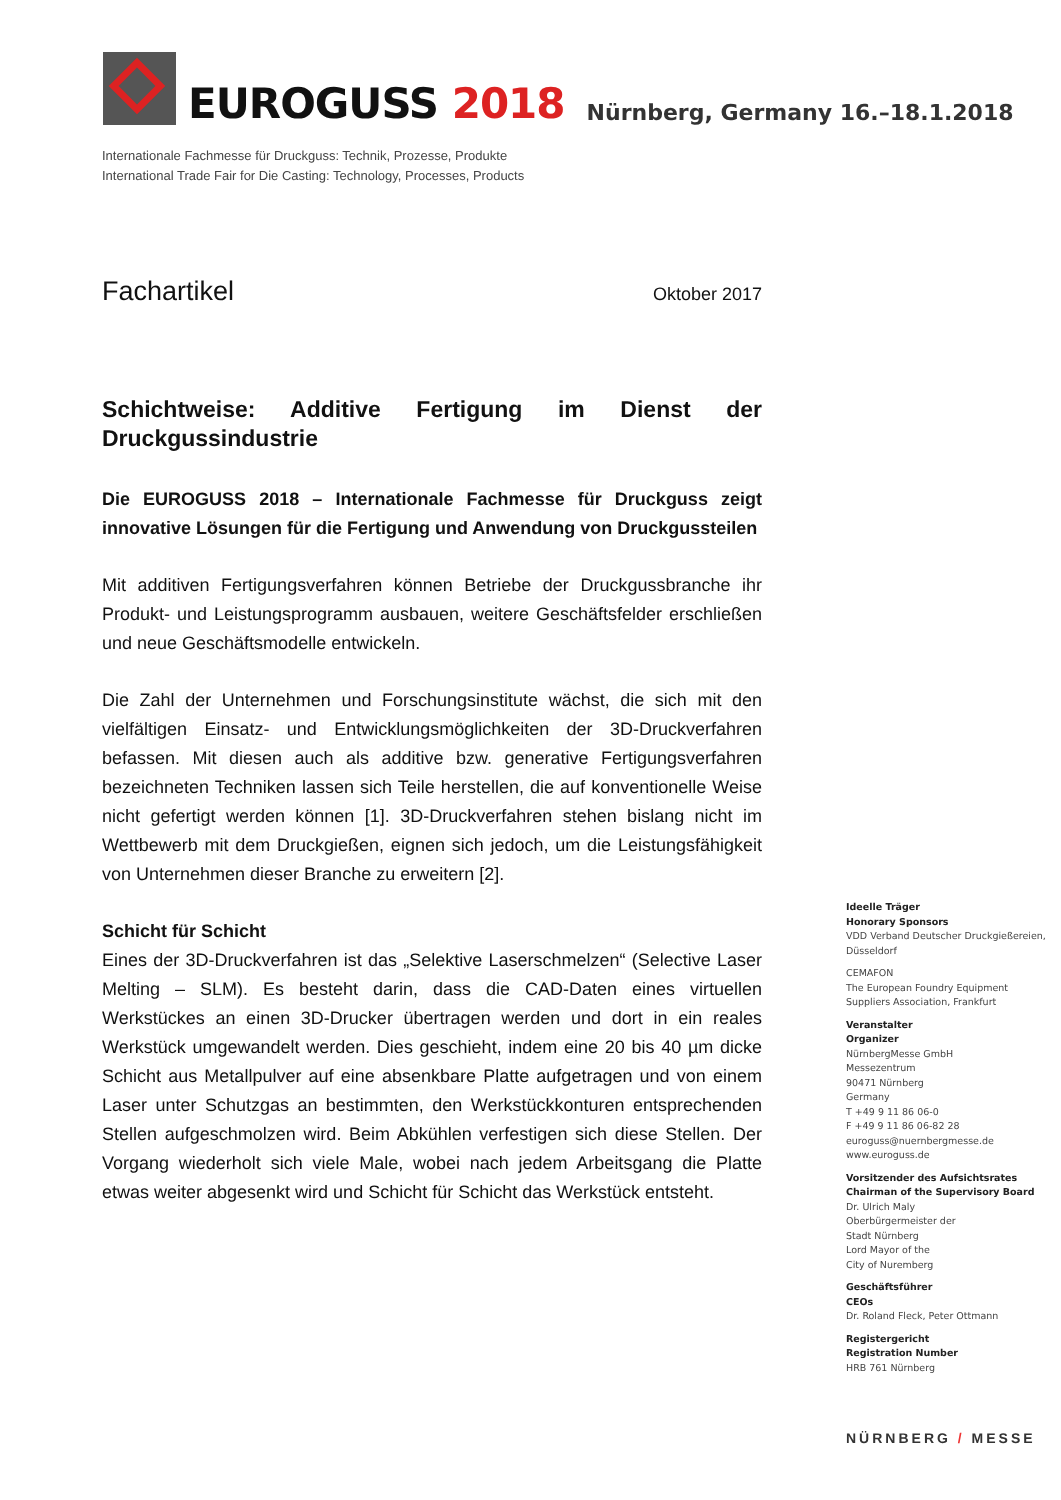EUROGUSS 2018
Nürnberg, Germany 16.–18.1.2018
Internationale Fachmesse für Druckguss: Technik, Prozesse, Produkte
International Trade Fair for Die Casting: Technology, Processes, Products
Fachartikel
Oktober 2017
Schichtweise: Additive Fertigung im Dienst der Druckgussindustrie
Die EUROGUSS 2018 – Internationale Fachmesse für Druckguss zeigt innovative Lösungen für die Fertigung und Anwendung von Druckgussteilen
Mit additiven Fertigungsverfahren können Betriebe der Druckgussbranche ihr Produkt- und Leistungsprogramm ausbauen, weitere Geschäftsfelder erschließen und neue Geschäftsmodelle entwickeln.
Die Zahl der Unternehmen und Forschungsinstitute wächst, die sich mit den vielfältigen Einsatz- und Entwicklungsmöglichkeiten der 3D-Druckverfahren befassen. Mit diesen auch als additive bzw. generative Fertigungsverfahren bezeichneten Techniken lassen sich Teile herstellen, die auf konventionelle Weise nicht gefertigt werden können [1]. 3D-Druckverfahren stehen bislang nicht im Wettbewerb mit dem Druckgießen, eignen sich jedoch, um die Leistungsfähigkeit von Unternehmen dieser Branche zu erweitern [2].
Schicht für Schicht
Eines der 3D-Druckverfahren ist das „Selektive Laserschmelzen“ (Selective Laser Melting – SLM). Es besteht darin, dass die CAD-Daten eines virtuellen Werkstückes an einen 3D-Drucker übertragen werden und dort in ein reales Werkstück umgewandelt werden. Dies geschieht, indem eine 20 bis 40 µm dicke Schicht aus Metallpulver auf eine absenkbare Platte aufgetragen und von einem Laser unter Schutzgas an bestimmten, den Werkstückkonturen entsprechenden Stellen aufgeschmolzen wird. Beim Abkühlen verfestigen sich diese Stellen. Der Vorgang wiederholt sich viele Male, wobei nach jedem Arbeitsgang die Platte etwas weiter abgesenkt wird und Schicht für Schicht das Werkstück entsteht.
Ideelle Träger
Honorary Sponsors
VDD Verband Deutscher Druckgießereien,
Düsseldorf
CEMAFON
The European Foundry Equipment
Suppliers Association, Frankfurt
Veranstalter
Organizer
NürnbergMesse GmbH
Messezentrum
90471 Nürnberg
Germany
T +49 9 11 86 06-0
F +49 9 11 86 06-82 28
euroguss@nuernbergmesse.de
www.euroguss.de
Vorsitzender des Aufsichtsrates
Chairman of the Supervisory Board
Dr. Ulrich Maly
Oberbürgermeister der
Stadt Nürnberg
Lord Mayor of the
City of Nuremberg
Geschäftsführer
CEOs
Dr. Roland Fleck, Peter Ottmann
Registergericht
Registration Number
HRB 761 Nürnberg
NÜRNBERG / MESSE